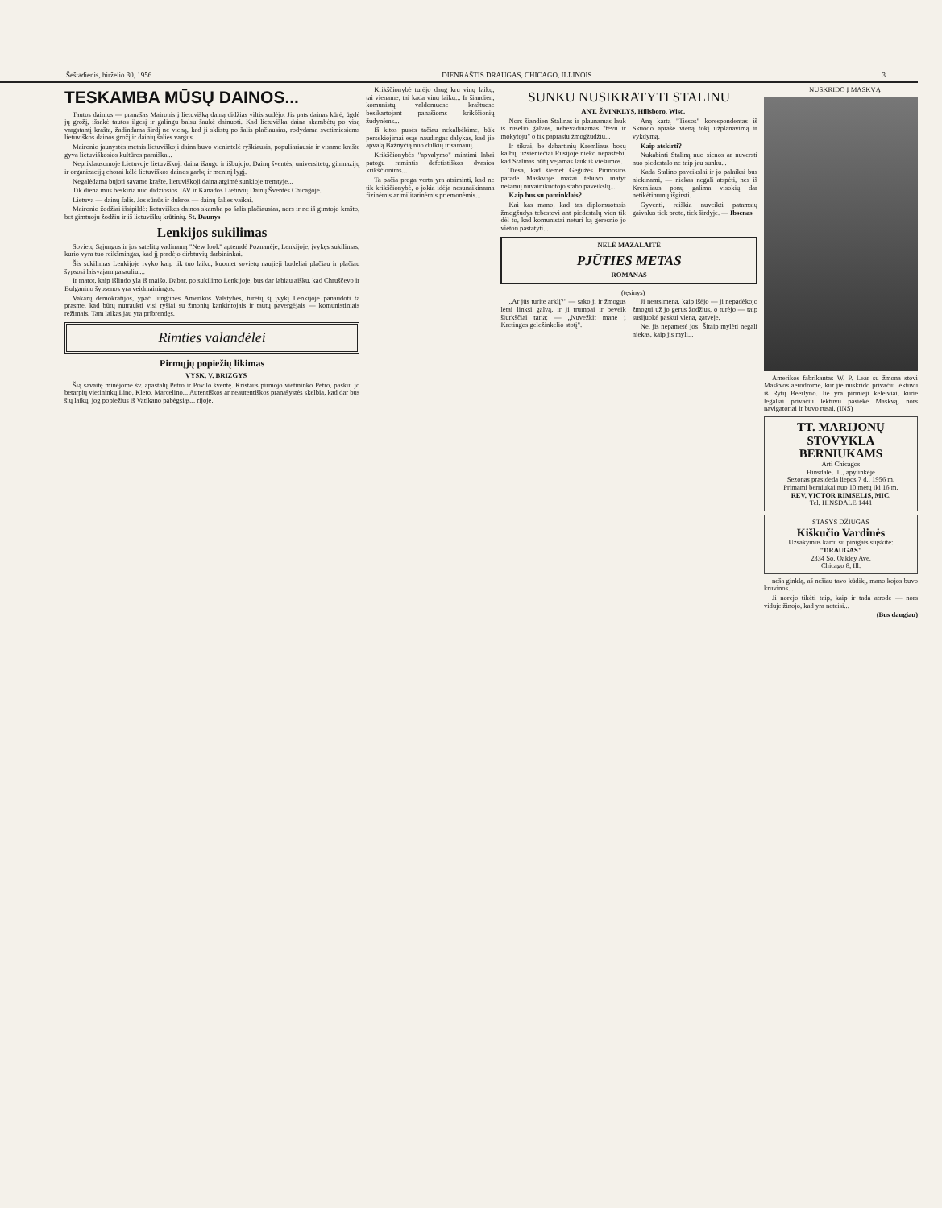Šeštadienis, birželio 30, 1956 DIENRAŠTIS DRAUGAS, CHICAGO, ILLINOIS 3
TESKAMBA MŪSŲ DAINOS...
Tautos dainius — pranašas Maironis į lietuvišką dainą didžias viltis sudėjo. Jis pats dainas kūrė, ūgdė jų grožį, išsakė tautos ilgesį ir galingu balsu šaukė dainuoti. Kad lietuviška daina skambėtų po visą vargstantį kraštą, žadindama širdį ne vieną, kad ji sklistų po šalis plačiausias, rodydama svetimiesiems lietuviškos dainos grožį ir dainių šalies vargus.
Maironio jaunystės metais lietuviškoji daina buvo vienintelė ryškiausia, populiariausia ir visame krašte gyva lietuviškosios kultūros paraiška...
Nepriklausomoje Lietuvoje lietuviškoji daina išaugo ir išbujojo. Dainų šventės, universitetų, gimnazijų ir organizacijų chorai kėlė lietuviškos dainos garbę ir meninį lygį.
Negalėdama bujoti savame krašte, lietuviškoji daina atgimė sunkioje tremtyje...
Tik diena mus beskiria nuo didžiosios JAV ir Kanados Lietuvių Dainų Šventės Chicagoje.
Lietuva — dainų šalis. Jos sūnūs ir dukros — dainų šalies vaikai.
Maironio žodžiai išsipildė: lietuviškos dainos skamba po šalis plačiausias, nors ir ne iš gimtojo krašto, bet gimtuoju žodžiu ir iš lietuviškų krūtinių. St. Daunys
Lenkijos sukilimas
Sovietų Sąjungos ir jos satelitų vadinamą "New look" aptemdė Poznanėje, Lenkijoje, įvykęs sukilimas, kurio vyra tuo reikšmingas, kad jį pradėjo dirbtuvių darbininkai.
Šis sukilimas Lenkijoje įvyko kaip tik tuo laiku, kuomet sovietų naujieji budeliai plačiau ir plačiau šypsosi laisvajam pasauliui...
Ir matot, kaip išlindo yla iš maišo. Dabar, po sukilimo Lenkijoje, bus dar labiau aišku, kad Chruščevo ir Bulganino šypsenos yra veidmainingos.
Vakarų demokratijos, ypač Jungtinės Amerikos Valstybės, turėtų šį įvykį Lenkijoje panaudoti ta prasme, kad būtų nutraukti visi ryšiai su žmonių kankintojais ir tautų pavergėjais — komunistiniais režimais. Tam laikas jau yra pribrendęs.
Rimties valandėlei
Pirmųjų popiežių likimas
VYSK. V. BRIZGYS
Šią savaitę minėjome šv. apaštalų Petro ir Povilo šventę. Kristaus pirmojo vietininko Petro, paskui jo betarpių vietininkų Lino, Kleto, Marcelino... Autentiškos ar neautentiškos pranašystės skelbia, kad dar bus šių laikų, jog popiežius iš Vatikano pabėgsiąs... rijoje.
Krikščionybė turėjo daug krų vinų laikų, tai viename, tai kada vinų laikų... Ir šiandien, komunistų valdomuose kraštuose besikartojant panašioms krikščionių žudynėms...
Iš kitos pusės tačiau nekalbėkime, būk persekiojimai esąs naudingas dalykas, kad jie apvalą Bažnyčią nuo dulkių ir samanų.
Krikščionybės "apvalymo" mintimi labai patogu ramintis defetistiškos dvasios krikščionims...
Ta pačia proga verta yra atsiminti, kad ne tik krikščionybė, o jokia idėja nesunaikinama fizinėmis ar militarinėmis priemonėmis...
SUNKU NUSIKRATYTI STALINU
ANT. ŽVINKLYS, Hillsboro, Wisc.
Nors šiandien Stalinas ir plaunamas lauk iš ruselio galvos, nebevadinamas "tėvu ir mokytoju" o tik paprastu žmogžudžiu...
Ir tikrai, be dabartinių Kremliaus bosų kalbų, užsieniečiai Rusijoje nieko nepastebi, kad Stalinas būtų vejamas lauk iš viešumos.
Tiesa, kad šiemet Gegužės Pirmosios parade Maskvoje mažai tebuvo matyt nešamų nuvainikuotojo stabo paveikslų...
Kaip bus su paminklais?
Kai kas mano, kad tas diplomuotasis žmogžudys tebestovi ant piedestalų vien tik dėl to, kad komunistai neturi ką geresnio jo vieton pastatyti...
Aną kartą "Tiesos" korespondentas iš Skuodo aprašė vieną tokį užplanavimą ir vykdymą.
Kaip atskirti?
Nukabinti Staliną nuo sienos ar nuversti nuo piedestalo ne taip jau sunku...
Kada Stalino paveikslai ir jo palaikai bus niekinami, — niekas negali atspėti, nes iš Kremliaus ponų galima visokių dar netikėtinumų išgirsti.
Gyventi, reiškia nuveikti patamsių gaivalus tiek prote, tiek širdyje. — Ibsenas
NELĖ MAZALAITĖ
PJŪTIES METAS
ROMANAS
(tęsinys)
„Ar jūs turite arklį?" — sako ji ir žmogus lėtai linksi galvą, ir ji trumpai ir beveik šiurkščiai taria: — „Nuvežkit mane į Kretingos geležinkelio stotį".
Ji neatsimena, kaip išėjo — ji nepadėkojo žmogui už jo gerus žodžius, o turėjo — taip susijuokė paskui viena, gatvėje.
Ne, jis nepametė jos! Šitaip mylėti negali niekas, kaip jis myli...
NUSKRIDO Į MASKVĄ
Amerikos fabrikantas W. P. Lear su žmona stovi Maskvos aerodrome, kur jie nuskrido privačiu lėktuvu iš Rytų Beerlyno. Jie yra pirmieji keleiviai, kurie legaliai privačiu lėktuvu pasiekė Maskvą, nors navigatoriai ir buvo rusai. (INS)
TT. MARIJONŲ STOVYKLA BERNIUKAMS
Arti Chicagos
Hinsdale, Ill., apylinkėje
Sezonas prasideda liepos 7 d., 1956 m.
Primami berniukai nuo 10 metų iki 16 m.
REV. VICTOR RIMSELIS, MIC.
Tel. HINSDALE 1441
STASYS DŽIUGAS
Kiškučio Vardinės
Užsakymus kartu su pinigais siųskite:
"DRAUGAS"
2334 So. Oakley Ave.
Chicago 8, Ill.
neša ginklą, aš nešiau tavo kūdikį, mano kojos buvo kruvinos...
Ji norėjo tikėti taip, kaip ir tada atrodė — nors viduje žinojo, kad yra neteisi...
(Bus daugiau)